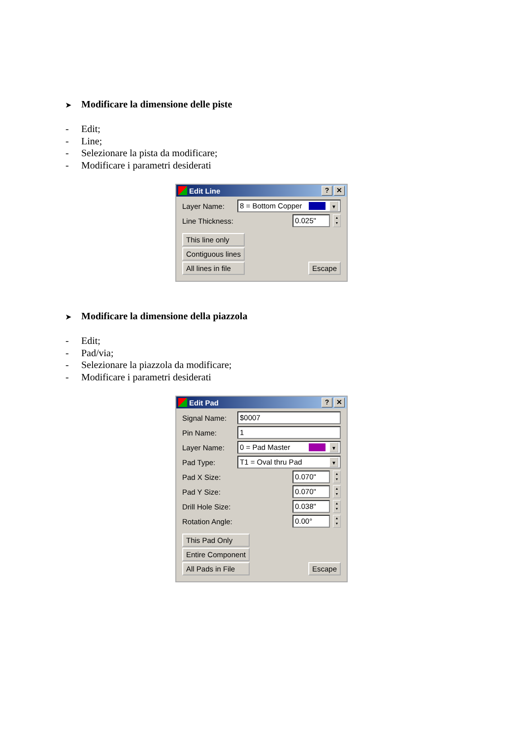➤ Modificare la dimensione delle piste
- Edit;
- Line;
- Selezionare la pista da modificare;
- Modificare i parametri desiderati
Edit Line
? ✕
Layer Name:
8 = Bottom Copper
▼
Line Thickness:
0.025"
▲
▼
This line only
Contiguous lines
All lines in file
Escape
➤ Modificare la dimensione della piazzola
- Edit;
- Pad/via;
- Selezionare la piazzola da modificare;
- Modificare i parametri desiderati
Edit Pad
? ✕
Signal Name:
$0007
Pin Name:
1
Layer Name:
0 = Pad Master
▼
Pad Type:
T1 = Oval thru Pad
▼
Pad X Size:
0.070"
▲
▼
Pad Y Size:
0.070"
▲
▼
Drill Hole Size:
0.038"
▲
▼
Rotation Angle:
0.00°
▲
▼
This Pad Only
Entire Component
All Pads in File
Escape